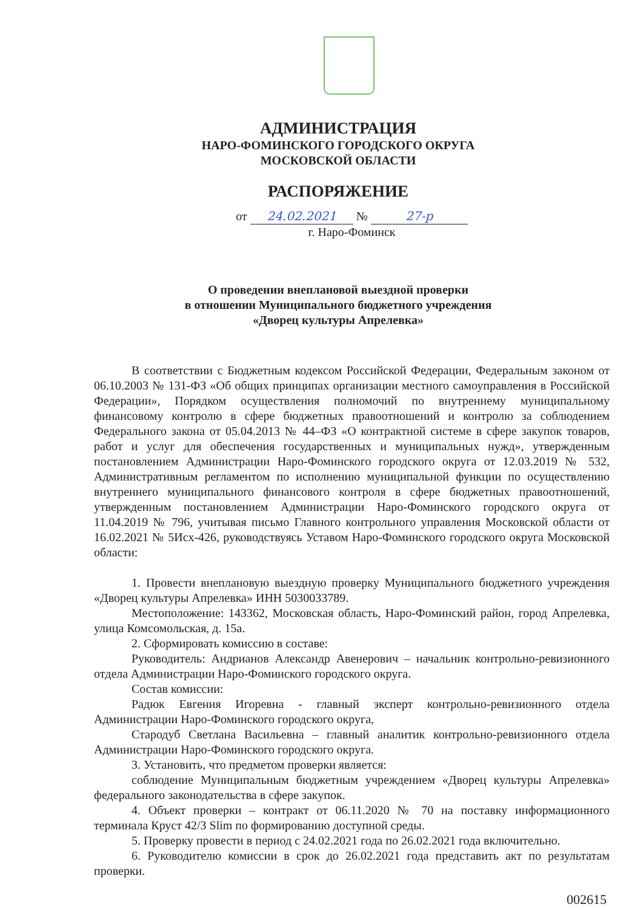АДМИНИСТРАЦИЯ
НАРО-ФОМИНСКОГО ГОРОДСКОГО ОКРУГА
МОСКОВСКОЙ ОБЛАСТИ
РАСПОРЯЖЕНИЕ
от 24.02.2021 № 27-р
г. Наро-Фоминск
О проведении внеплановой выездной проверки
в отношении Муниципального бюджетного учреждения
«Дворец культуры Апрелевка»
В соответствии с Бюджетным кодексом Российской Федерации, Федеральным законом от 06.10.2003 № 131-ФЗ «Об общих принципах организации местного самоуправления в Российской Федерации», Порядком осуществления полномочий по внутреннему муниципальному финансовому контролю в сфере бюджетных правоотношений и контролю за соблюдением Федерального закона от 05.04.2013 № 44–ФЗ «О контрактной системе в сфере закупок товаров, работ и услуг для обеспечения государственных и муниципальных нужд», утвержденным постановлением Администрации Наро-Фоминского городского округа от 12.03.2019 № 532, Административным регламентом по исполнению муниципальной функции по осуществлению внутреннего муниципального финансового контроля в сфере бюджетных правоотношений, утвержденным постановлением Администрации Наро-Фоминского городского округа от 11.04.2019 № 796, учитывая письмо Главного контрольного управления Московской области от 16.02.2021 № 5Исх-426, руководствуясь Уставом Наро-Фоминского городского округа Московской области:
1. Провести внеплановую выездную проверку Муниципального бюджетного учреждения «Дворец культуры Апрелевка» ИНН 5030033789.
Местоположение: 143362, Московская область, Наро-Фоминский район, город Апрелевка, улица Комсомольская, д. 15а.
2. Сформировать комиссию в составе:
Руководитель: Андрианов Александр Авенерович – начальник контрольно-ревизионного отдела Администрации Наро-Фоминского городского округа.
Состав комиссии:
Радюк Евгения Игоревна - главный эксперт контрольно-ревизионного отдела Администрации Наро-Фоминского городского округа,
Стародуб Светлана Васильевна – главный аналитик контрольно-ревизионного отдела Администрации Наро-Фоминского городского округа.
3. Установить, что предметом проверки является:
соблюдение Муниципальным бюджетным учреждением «Дворец культуры Апрелевка» федерального законодательства в сфере закупок.
4. Объект проверки – контракт от 06.11.2020 № 70 на поставку информационного терминала Круст 42/3 Slim по формированию доступной среды.
5. Проверку провести в период с 24.02.2021 года по 26.02.2021 года включительно.
6. Руководителю комиссии в срок до 26.02.2021 года представить акт по результатам проверки.
002615